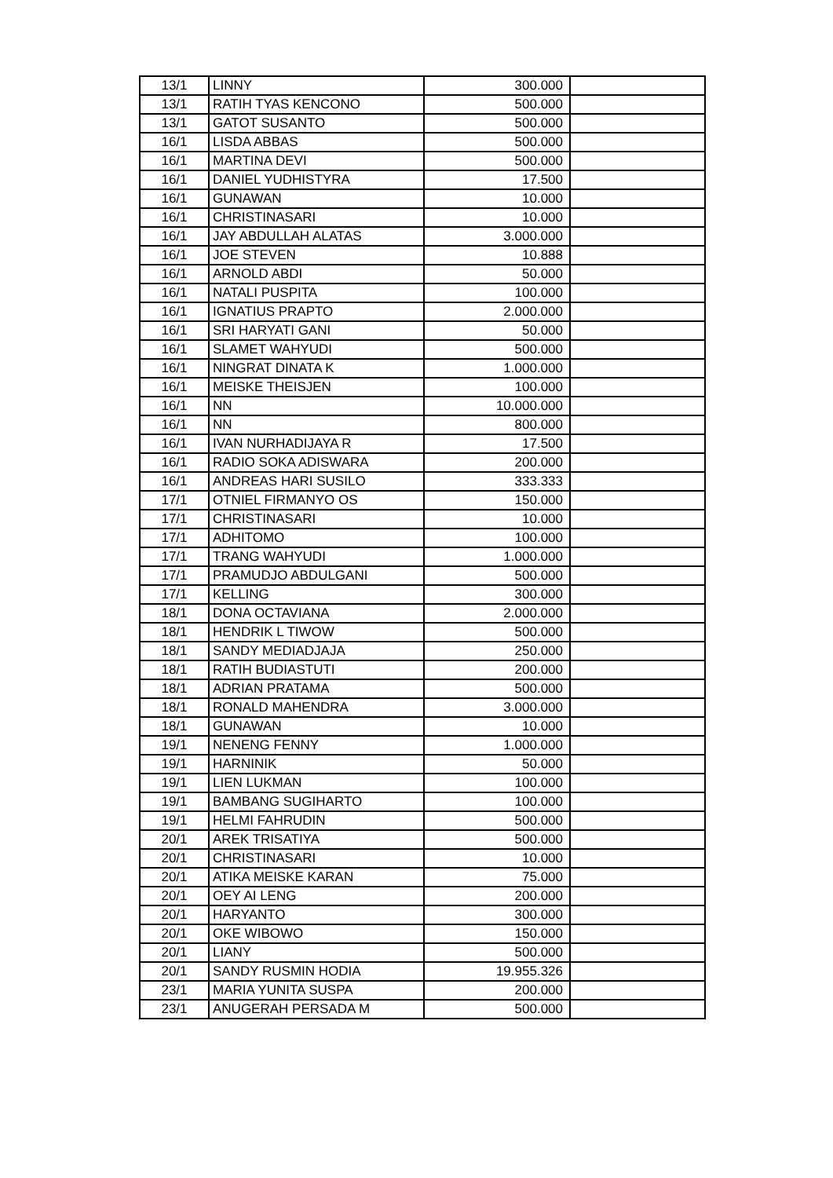| 13/1 | LINNY | 300.000 | |
| 13/1 | RATIH TYAS KENCONO | 500.000 | |
| 13/1 | GATOT SUSANTO | 500.000 | |
| 16/1 | LISDA ABBAS | 500.000 | |
| 16/1 | MARTINA DEVI | 500.000 | |
| 16/1 | DANIEL YUDHISTYRA | 17.500 | |
| 16/1 | GUNAWAN | 10.000 | |
| 16/1 | CHRISTINASARI | 10.000 | |
| 16/1 | JAY ABDULLAH ALATAS | 3.000.000 | |
| 16/1 | JOE STEVEN | 10.888 | |
| 16/1 | ARNOLD ABDI | 50.000 | |
| 16/1 | NATALI PUSPITA | 100.000 | |
| 16/1 | IGNATIUS PRAPTO | 2.000.000 | |
| 16/1 | SRI HARYATI GANI | 50.000 | |
| 16/1 | SLAMET WAHYUDI | 500.000 | |
| 16/1 | NINGRAT DINATA K | 1.000.000 | |
| 16/1 | MEISKE THEISJEN | 100.000 | |
| 16/1 | NN | 10.000.000 | |
| 16/1 | NN | 800.000 | |
| 16/1 | IVAN NURHADIJAYA R | 17.500 | |
| 16/1 | RADIO SOKA ADISWARA | 200.000 | |
| 16/1 | ANDREAS HARI SUSILO | 333.333 | |
| 17/1 | OTNIEL FIRMANYO OS | 150.000 | |
| 17/1 | CHRISTINASARI | 10.000 | |
| 17/1 | ADHITOMO | 100.000 | |
| 17/1 | TRANG WAHYUDI | 1.000.000 | |
| 17/1 | PRAMUDJO ABDULGANI | 500.000 | |
| 17/1 | KELLING | 300.000 | |
| 18/1 | DONA OCTAVIANA | 2.000.000 | |
| 18/1 | HENDRIK L TIWOW | 500.000 | |
| 18/1 | SANDY MEDIADJAJA | 250.000 | |
| 18/1 | RATIH BUDIASTUTI | 200.000 | |
| 18/1 | ADRIAN PRATAMA | 500.000 | |
| 18/1 | RONALD MAHENDRA | 3.000.000 | |
| 18/1 | GUNAWAN | 10.000 | |
| 19/1 | NENENG FENNY | 1.000.000 | |
| 19/1 | HARNINIK | 50.000 | |
| 19/1 | LIEN LUKMAN | 100.000 | |
| 19/1 | BAMBANG SUGIHARTO | 100.000 | |
| 19/1 | HELMI FAHRUDIN | 500.000 | |
| 20/1 | AREK TRISATIYA | 500.000 | |
| 20/1 | CHRISTINASARI | 10.000 | |
| 20/1 | ATIKA MEISKE KARAN | 75.000 | |
| 20/1 | OEY AI LENG | 200.000 | |
| 20/1 | HARYANTO | 300.000 | |
| 20/1 | OKE WIBOWO | 150.000 | |
| 20/1 | LIANY | 500.000 | |
| 20/1 | SANDY RUSMIN HODIA | 19.955.326 | |
| 23/1 | MARIA YUNITA SUSPA | 200.000 | |
| 23/1 | ANUGERAH PERSADA M | 500.000 | |